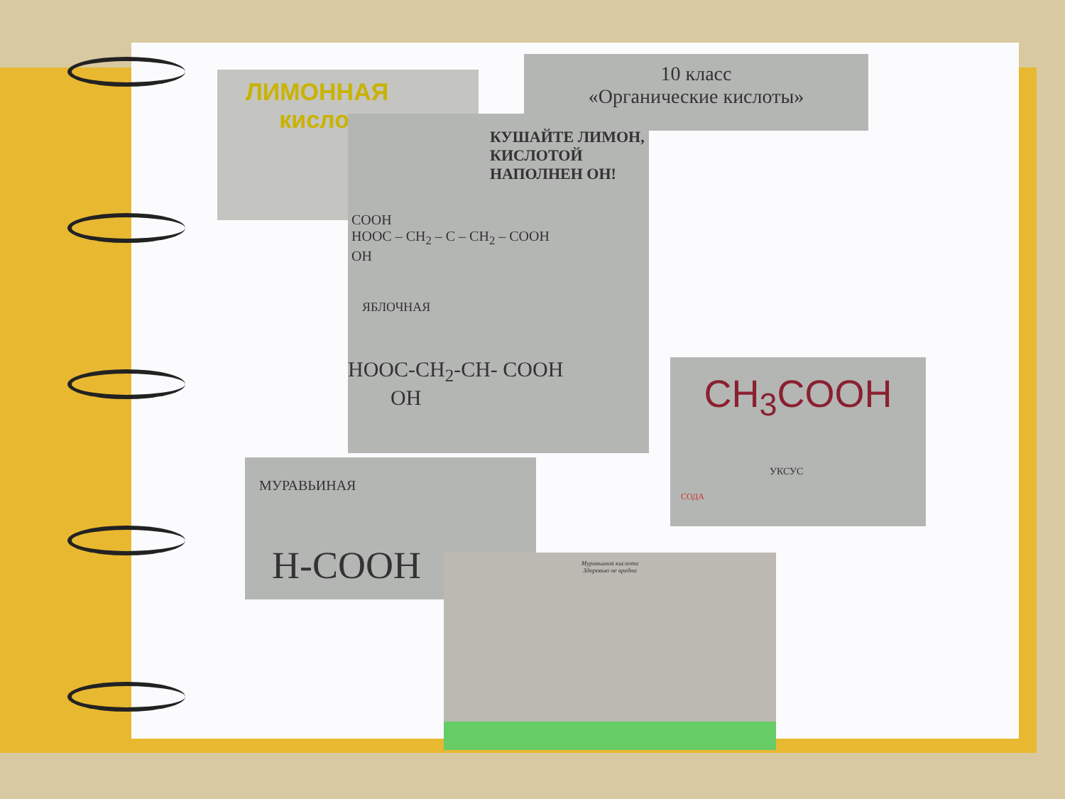10 класс
«Органические кислоты»
ЛИМОННАЯ
кислота
КУШАЙТЕ ЛИМОН, КИСЛОТОЙ НАПОЛНЕН ОН!
COOH
HOOC – CH<sub>2</sub> – C – CH<sub>2</sub> – COOH
OH
ЯБЛОЧНАЯ
HOOC-CH<sub>2</sub>-CH- COOH
OH
CH<sub>3</sub>COOH
УКСУС
СОДА
МУРАВЬИНАЯ
H-COOH
Муравьиная кислота
Здоровью не вредна